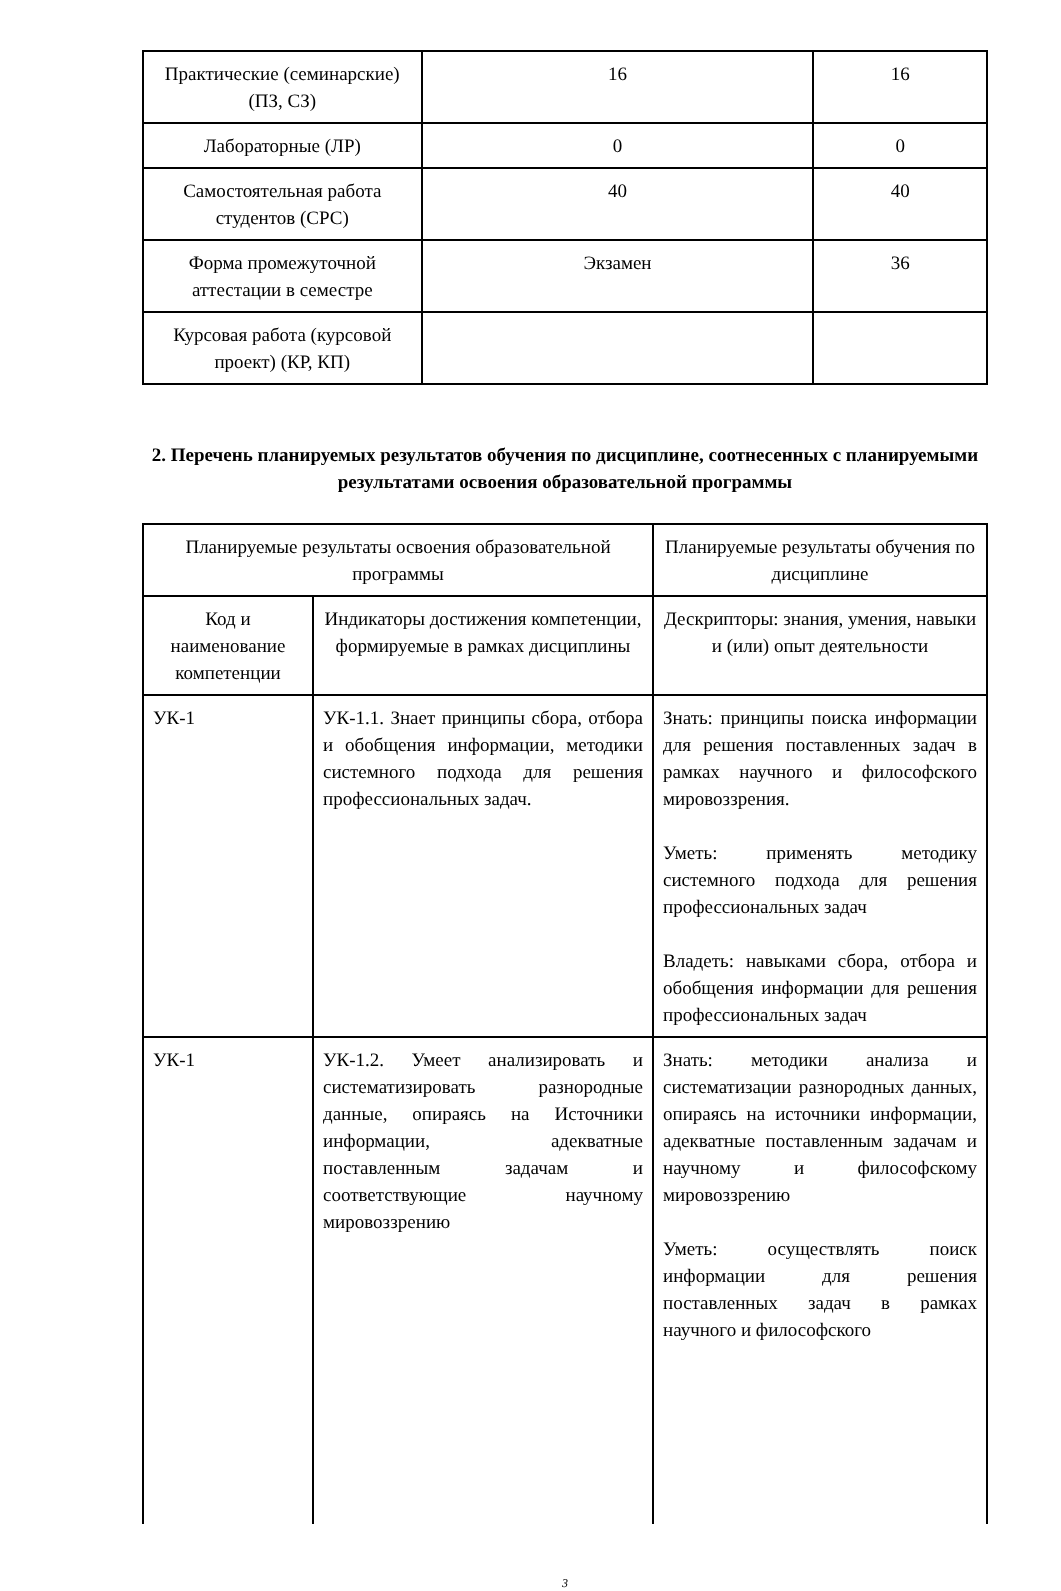| Практические (семинарские) (ПЗ, СЗ) | 16 | 16 |
| Лабораторные (ЛР) | 0 | 0 |
| Самостоятельная работа студентов (СРС) | 40 | 40 |
| Форма промежуточной аттестации в семестре | Экзамен | 36 |
| Курсовая работа (курсовой проект) (КР, КП) | | |
2. Перечень планируемых результатов обучения по дисциплине, соотнесенных с планируемыми результатами освоения образовательной программы
| Планируемые результаты освоения образовательной программы | | Планируемые результаты обучения по дисциплине |
| Код и наименование компетенции | Индикаторы достижения компетенции, формируемые в рамках дисциплины | Дескрипторы: знания, умения, навыки и (или) опыт деятельности |
| УК-1 | УК-1.1. Знает принципы сбора, отбора и обобщения информации, методики системного подхода для решения профессиональных задач. | Знать: принципы поиска информации для решения поставленных задач в рамках научного и философского мировоззрения. Уметь: применять методику системного подхода для решения профессиональных задач Владеть: навыками сбора, отбора и обобщения информации для решения профессиональных задач |
| УК-1 | УК-1.2. Умеет анализировать и систематизировать разнородные данные, опираясь на Источники информации, адекватные поставленным задачам и соответствующие научному мировоззрению | Знать: методики анализа и систематизации разнородных данных, опираясь на источники информации, адекватные поставленным задачам и научному и философскому мировоззрению Уметь: осуществлять поиск информации для решения поставленных задач в рамках научного и философского |
3